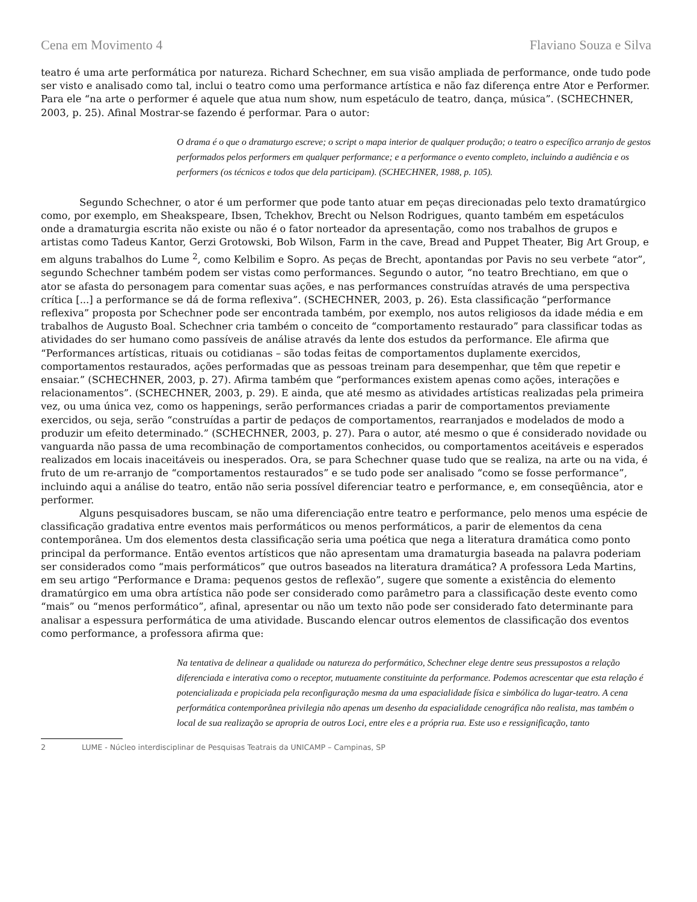Cena em Movimento 4 Flaviano Souza e Silva
teatro é uma arte performática por natureza. Richard Schechner, em sua visão ampliada de performance, onde tudo pode ser visto e analisado como tal, inclui o teatro como uma performance artística e não faz diferença entre Ator e Performer. Para ele “na arte o performer é aquele que atua num show, num espetáculo de teatro, dança, música”. (SCHECHNER, 2003, p. 25). Afinal Mostrar-se fazendo é performar. Para o autor:
O drama é o que o dramaturgo escreve; o script o mapa interior de qualquer produção; o teatro o específico arranjo de gestos performados pelos performers em qualquer performance; e a performance o evento completo, incluindo a audiência e os performers (os técnicos e todos que dela participam). (SCHECHNER, 1988, p. 105).
Segundo Schechner, o ator é um performer que pode tanto atuar em peças direcionadas pelo texto dramatúrgico como, por exemplo, em Sheakspeare, Ibsen, Tchekhov, Brecht ou Nelson Rodrigues, quanto também em espetáculos onde a dramaturgia escrita não existe ou não é o fator norteador da apresentação, como nos trabalhos de grupos e artistas como Tadeus Kantor, Gerzi Grotowski, Bob Wilson, Farm in the cave, Bread and Puppet Theater, Big Art Group, e em alguns trabalhos do Lume <sup>2</sup>, como Kelbilim e Sopro. As peças de Brecht, apontandas por Pavis no seu verbete “ator”, segundo Schechner também podem ser vistas como performances. Segundo o autor, “no teatro Brechtiano, em que o ator se afasta do personagem para comentar suas ações, e nas performances construídas através de uma perspectiva crítica [...] a performance se dá de forma reflexiva”. (SCHECHNER, 2003, p. 26). Esta classificação “performance reflexiva” proposta por Schechner pode ser encontrada também, por exemplo, nos autos religiosos da idade média e em trabalhos de Augusto Boal. Schechner cria também o conceito de “comportamento restaurado” para classificar todas as atividades do ser humano como passíveis de análise através da lente dos estudos da performance. Ele afirma que “Performances artísticas, rituais ou cotidianas – são todas feitas de comportamentos duplamente exercidos, comportamentos restaurados, ações performadas que as pessoas treinam para desempenhar, que têm que repetir e ensaiar.” (SCHECHNER, 2003, p. 27). Afirma também que “performances existem apenas como ações, interações e relacionamentos”. (SCHECHNER, 2003, p. 29). E ainda, que até mesmo as atividades artísticas realizadas pela primeira vez, ou uma única vez, como os happenings, serão performances criadas a parir de comportamentos previamente exercidos, ou seja, serão “construídas a partir de pedaços de comportamentos, rearranjados e modelados de modo a produzir um efeito determinado.” (SCHECHNER, 2003, p. 27). Para o autor, até mesmo o que é considerado novidade ou vanguarda não passa de uma recombinação de comportamentos conhecidos, ou comportamentos aceitáveis e esperados realizados em locais inaceitáveis ou inesperados. Ora, se para Schechner quase tudo que se realiza, na arte ou na vida, é fruto de um re-arranjo de “comportamentos restaurados” e se tudo pode ser analisado “como se fosse performance”, incluindo aqui a análise do teatro, então não seria possível diferenciar teatro e performance, e, em conseqüência, ator e performer.
Alguns pesquisadores buscam, se não uma diferenciação entre teatro e performance, pelo menos uma espécie de classificação gradativa entre eventos mais performáticos ou menos performáticos, a parir de elementos da cena contemporânea. Um dos elementos desta classificação seria uma poética que nega a literatura dramática como ponto principal da performance. Então eventos artísticos que não apresentam uma dramaturgia baseada na palavra poderiam ser considerados como “mais performáticos” que outros baseados na literatura dramática? A professora Leda Martins, em seu artigo “Performance e Drama: pequenos gestos de reflexão”, sugere que somente a existência do elemento dramatúrgico em uma obra artística não pode ser considerado como parâmetro para a classificação deste evento como “mais” ou “menos performático”, afinal, apresentar ou não um texto não pode ser considerado fato determinante para analisar a espessura performática de uma atividade. Buscando elencar outros elementos de classificação dos eventos como performance, a professora afirma que:
Na tentativa de delinear a qualidade ou natureza do performático, Schechner elege dentre seus pressupostos a relação diferenciada e interativa como o receptor, mutuamente constituinte da performance. Podemos acrescentar que esta relação é potencializada e propiciada pela reconfiguração mesma da uma espacialidade física e simbólica do lugar-teatro. A cena performática contemporânea privilegia não apenas um desenho da espacialidade cenográfica não realista, mas também o local de sua realização se apropria de outros Loci, entre eles e a própria rua. Este uso e ressignificação, tanto
2 LUME - Núcleo interdisciplinar de Pesquisas Teatrais da UNICAMP – Campinas, SP